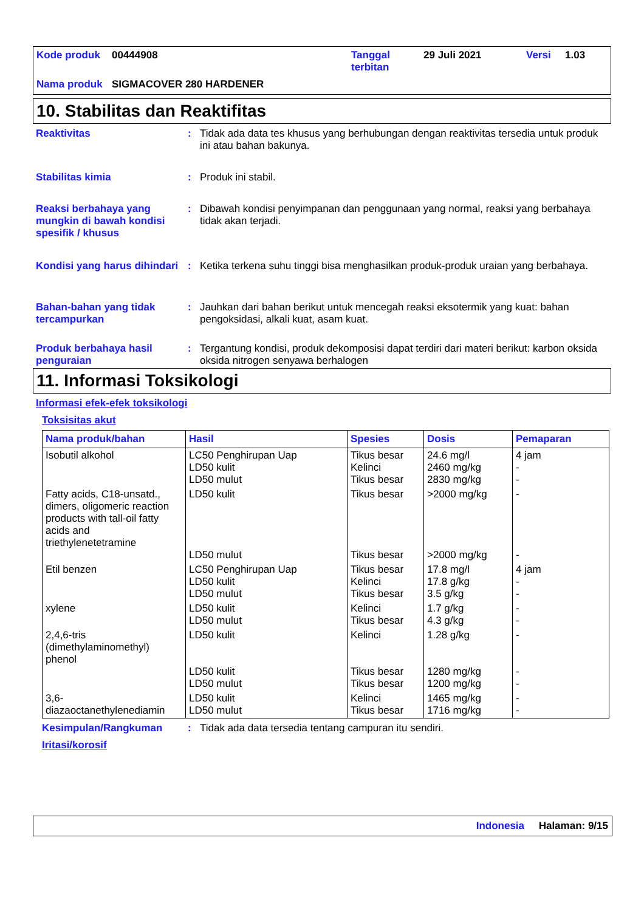| Kode produk | 00444908 | Tanggal terbitan | 29 Juli 2021 | Versi | 1.03 |
| Nama produk | SIGMACOVER 280 HARDENER | | | | |
10. Stabilitas dan Reaktifitas
Reaktivitas : Tidak ada data tes khusus yang berhubungan dengan reaktivitas tersedia untuk produk ini atau bahan bakunya.
Stabilitas kimia : Produk ini stabil.
Reaksi berbahaya yang mungkin di bawah kondisi spesifik / khusus
: Dibawah kondisi penyimpanan dan penggunaan yang normal, reaksi yang berbahaya tidak akan terjadi.
Kondisi yang harus dihindari
: Ketika terkena suhu tinggi bisa menghasilkan produk-produk uraian yang berbahaya.
Bahan-bahan yang tidak tercampurkan
: Jauhkan dari bahan berikut untuk mencegah reaksi eksotermik yang kuat: bahan pengoksidasi, alkali kuat, asam kuat.
Produk berbahaya hasil penguraian
: Tergantung kondisi, produk dekomposisi dapat terdiri dari materi berikut: karbon oksida oksida nitrogen senyawa berhalogen
11. Informasi Toksikologi
Informasi efek-efek toksikologi
Toksisitas akut
| Nama produk/bahan | Hasil | Spesies | Dosis | Pemaparan |
| --- | --- | --- | --- | --- |
| Isobutil alkohol | LC50 Penghirupan Uap LD50 kulit LD50 mulut | Tikus besar Kelinci Tikus besar | 24.6 mg/l 2460 mg/kg 2830 mg/kg | 4 jam - - |
| Fatty acids, C18-unsatd., dimers, oligomeric reaction products with tall-oil fatty acids and triethylenetetramine | LD50 kulit LD50 mulut | Tikus besar Tikus besar | >2000 mg/kg >2000 mg/kg | - - |
| Etil benzen | LC50 Penghirupan Uap LD50 kulit LD50 mulut | Tikus besar Kelinci Tikus besar | 17.8 mg/l 17.8 g/kg 3.5 g/kg | 4 jam - - |
| xylene | LD50 kulit LD50 mulut | Kelinci Tikus besar | 1.7 g/kg 4.3 g/kg | - - |
| 2,4,6-tris (dimethylaminomethyl) phenol | LD50 kulit LD50 kulit LD50 mulut | Kelinci Tikus besar Tikus besar | 1.28 g/kg 1280 mg/kg 1200 mg/kg | - - - |
| 3,6-diazaoctanethylenediamin | LD50 kulit LD50 mulut | Kelinci Tikus besar | 1465 mg/kg 1716 mg/kg | - - |
Kesimpulan/Rangkuman : Tidak ada data tersedia tentang campuran itu sendiri.
Iritasi/korosif
Indonesia Halaman: 9/15